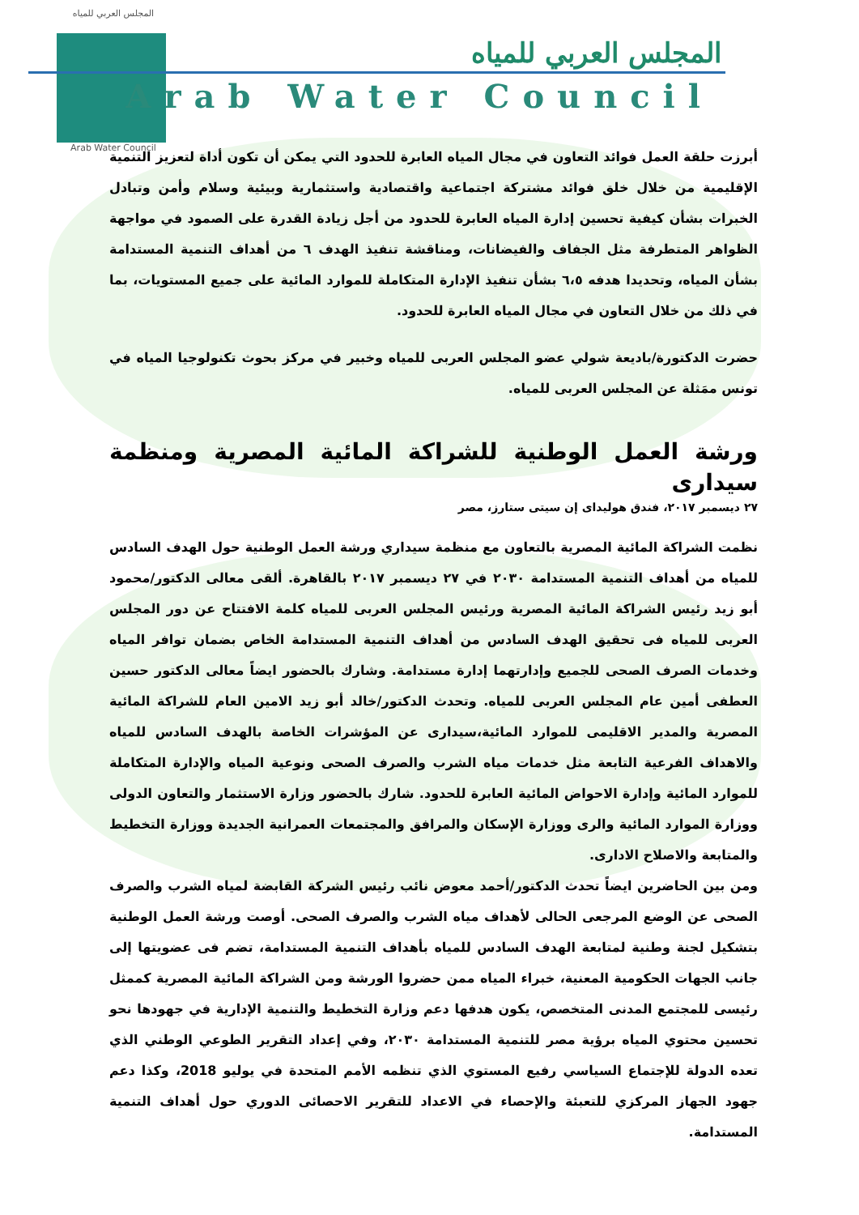المجلس العربي للمياه
Arab Water Council
المجلس العربي للمياه
Arab Water Council
أبرزت حلقة العمل فوائد التعاون في مجال المياه العابرة للحدود التي يمكن أن تكون أداة لتعزيز التنمية الإقليمية من خلال خلق فوائد مشتركة اجتماعية واقتصادية واستثمارية وبيئية وسلام وأمن وتبادل الخبرات بشأن كيفية تحسين إدارة المياه العابرة للحدود من أجل زيادة القدرة على الصمود في مواجهة الظواهر المتطرفة مثل الجفاف والفيضانات، ومناقشة تنفيذ الهدف ٦ من أهداف التنمية المستدامة بشأن المياه، وتحديدا هدفه ٦،٥ بشأن تنفيذ الإدارة المتكاملة للموارد المائية على جميع المستويات، بما في ذلك من خلال التعاون في مجال المياه العابرة للحدود.
حضرت الدكتورة/باديعة شولي عضو المجلس العربى للمياه وخبير في مركز بحوث تكنولوجيا المياه في تونس ممَثلة عن المجلس العربى للمياه.
ورشة العمل الوطنية للشراكة المائية المصرية ومنظمة سيدارى
٢٧ ديسمبر ٢٠١٧، فندق هوليداى إن سيتى ستارز، مصر
نظمت الشراكة المائية المصرية بالتعاون مع منظمة سيداري ورشة العمل الوطنية حول الهدف السادس للمياه من أهداف التنمية المستدامة ٢٠٣٠ في ٢٧ ديسمبر ٢٠١٧ بالقاهرة. ألقى معالى الدكتور/محمود أبو زيد رئيس الشراكة المائية المصرية ورئيس المجلس العربى للمياه كلمة الافتتاح عن دور المجلس العربى للمياه فى تحقيق الهدف السادس من أهداف التنمية المستدامة الخاص بضمان توافر المياه وخدمات الصرف الصحى للجميع وإدارتهما إدارة مستدامة. وشارك بالحضور ايضاً معالى الدكتور حسين العطفى أمين عام المجلس العربى للمياه. وتحدث الدكتور/خالد أبو زيد الامين العام للشراكة المائية المصرية والمدير الاقليمى للموارد المائية،سيدارى عن المؤشرات الخاصة بالهدف السادس للمياه والاهداف الفرعية التابعة مثل خدمات مياه الشرب والصرف الصحى ونوعية المياه والإدارة المتكاملة للموارد المائية وإدارة الاحواض المائية العابرة للحدود. شارك بالحضور وزارة الاستثمار والتعاون الدولى ووزارة الموارد المائية والرى ووزارة الإسكان والمرافق والمجتمعات العمرانية الجديدة ووزارة التخطيط والمتابعة والاصلاح الادارى.
ومن بين الحاضرين ايضاً تحدث الدكتور/أحمد معوض نائب رئيس الشركة القابضة لمياه الشرب والصرف الصحى عن الوضع المرجعى الحالى لأهداف مياه الشرب والصرف الصحى. أوصت ورشة العمل الوطنية بتشكيل لجنة وطنية لمتابعة الهدف السادس للمياه بأهداف التنمية المستدامة، تضم فى عضويتها إلى جانب الجهات الحكومية المعنية، خبراء المياه ممن حضروا الورشة ومن الشراكة المائية المصرية كممثل رئيسى للمجتمع المدنى المتخصص، يكون هدفها دعم وزارة التخطيط والتنمية الإدارية في جهودها نحو تحسين محتوي المياه برؤية مصر للتنمية المستدامة ٢٠٣٠، وفي إعداد التقرير الطوعي الوطني الذي تعده الدولة للإجتماع السياسي رفيع المستوي الذي تنظمه الأمم المتحدة في يوليو 2018، وكذا دعم جهود الجهاز المركزي للتعبئة والإحصاء في الاعداد للتقرير الاحصائى الدوري حول أهداف التنمية المستدامة.